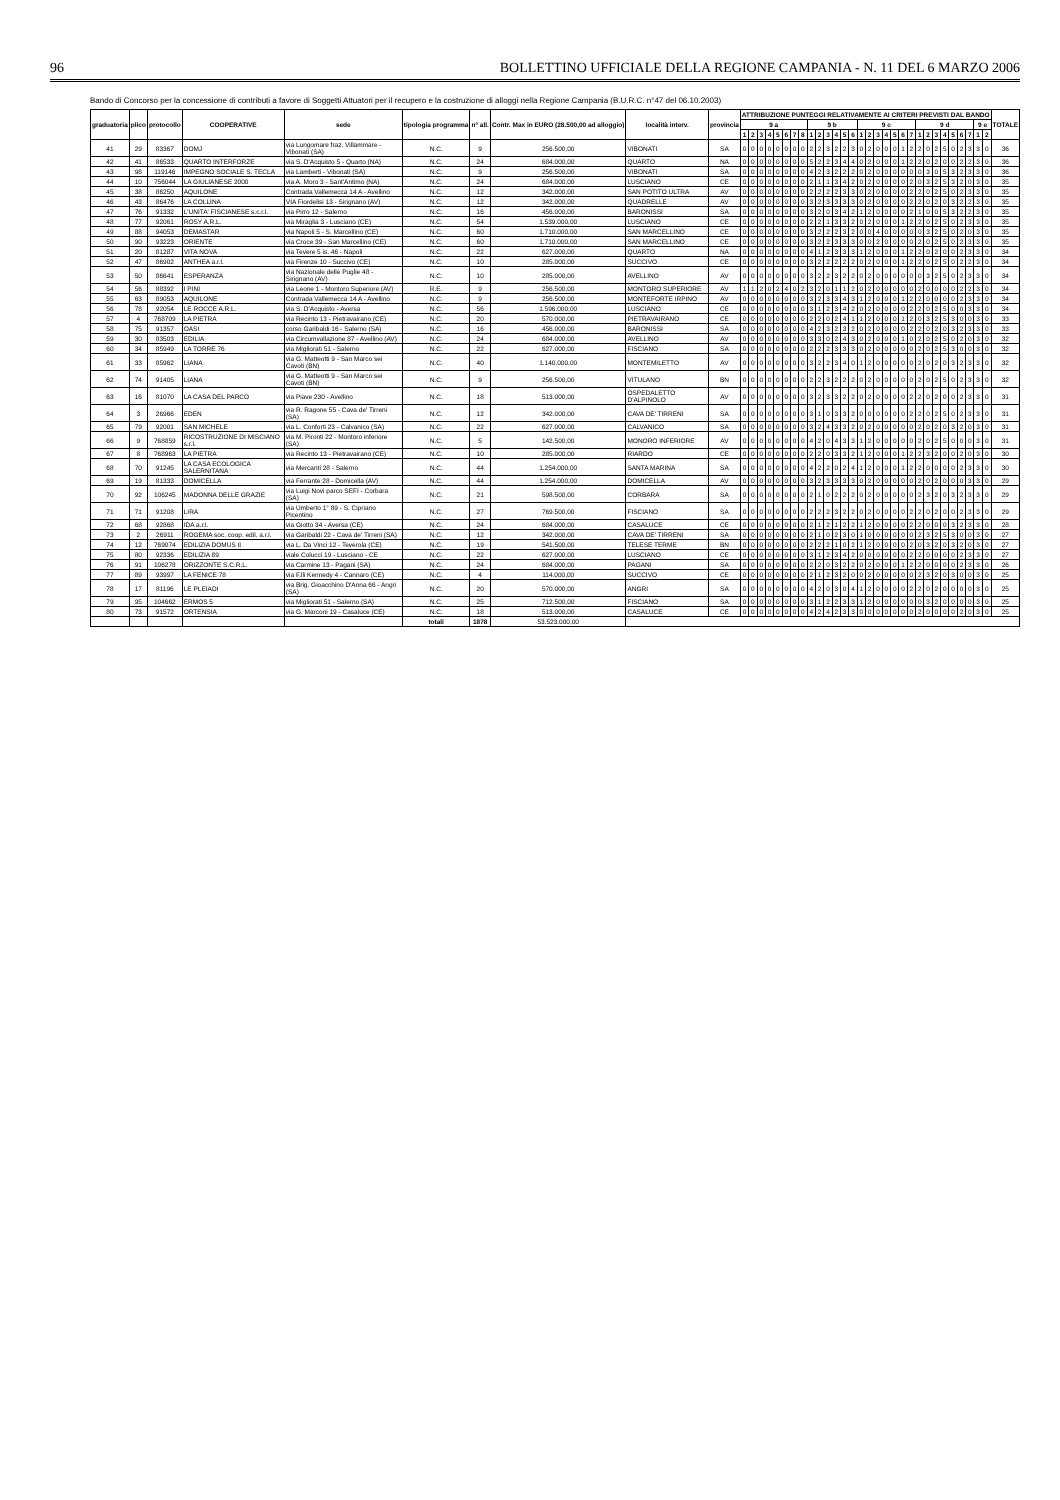96 BOLLETTINO UFFICIALE DELLA REGIONE CAMPANIA - N. 11 DEL 6 MARZO 2006
Bando di Concorso per la concessione di contributi a favore di Soggetti Attuatori per il recupero e la costruzione di alloggi nella Regione Campania (B.U.R.C. n°47 del 06.10.2003)
| graduatoria | plico | protocollo | COOPERATIVE | sede | tipologia programma | n° all. | Contr. Max in EURO (28.500,00 ad alloggio) | località interv. | provincia | ATTRIBUZIONE PUNTEGGI RELATIVAMENTE AI CRITERI PREVISTI DAL BANDO | | | | | | | | | | | | | | | | | | | | | | | | | | | | | | TOTALE |
| --- | --- | --- | --- | --- | --- | --- | --- | --- | --- | --- | --- | --- | --- | --- | --- | --- | --- | --- | --- | --- | --- | --- | --- | --- | --- | --- | --- | --- | --- | --- | --- | --- | --- | --- | --- | --- | --- | --- | --- | --- |
| | | | | | | | | | | 9 a | | | | | | | | 9 b | | | | | | 9 c | | | | | | | 9 d | | | | | | | 9 e | | |
| | | | | | | | | | | 1 | 2 | 3 | 4 | 5 | 6 | 7 | 8 | 1 | 2 | 3 | 4 | 5 | 6 | 1 | 2 | 3 | 4 | 5 | 6 | 7 | 1 | 2 | 3 | 4 | 5 | 6 | 7 | 1 | 2 | |
| 41 | 29 | 83367 | DOMJ | via Lungomare fraz. Villammare - Vibonati (SA) | N.C. | 9 | 256.500,00 | VIBONATI | SA | 0 | 0 | 0 | 0 | 0 | 0 | 0 | 0 | 2 | 2 | 3 | 2 | 2 | 3 | 0 | 2 | 0 | 0 | 0 | 1 | 2 | 2 | 0 | 2 | 5 | 0 | 2 | 3 | 3 | 0 | 36 |
| 42 | 41 | 86533 | QUARTO INTERFORZE | via S. D'Acquisto 5 - Quarto (NA) | N.C. | 24 | 684.000,00 | QUARTO | NA | 0 | 0 | 0 | 0 | 0 | 0 | 0 | 0 | 5 | 2 | 2 | 3 | 4 | 4 | 0 | 2 | 0 | 0 | 0 | 1 | 2 | 2 | 0 | 2 | 0 | 0 | 2 | 2 | 3 | 0 | 36 |
| 43 | 98 | 119146 | IMPEGNO SOCIALE S. TECLA | via Lamberti - Vibonati (SA) | N.C. | 9 | 256.500,00 | VIBONATI | SA | 0 | 0 | 0 | 0 | 0 | 0 | 0 | 0 | 4 | 2 | 3 | 2 | 2 | 2 | 0 | 2 | 0 | 0 | 0 | 0 | 0 | 0 | 3 | 0 | 5 | 3 | 2 | 3 | 3 | 0 | 36 |
| 44 | 10 | 756044 | LA GIULIANESE 2000 | via A. Moro 3 - Sant'Antimo (NA) | N.C. | 24 | 684.000,00 | LUSCIANO | CE | 0 | 0 | 0 | 0 | 0 | 0 | 0 | 0 | 2 | 1 | 1 | 3 | 4 | 2 | 0 | 2 | 0 | 0 | 0 | 0 | 2 | 0 | 3 | 2 | 5 | 3 | 2 | 0 | 3 | 0 | 35 |
| 45 | 38 | 86250 | AQUILONE | Contrada Vallemecca 14 A - Avellino | N.C. | 12 | 342.000,00 | SAN POTITO ULTRA | AV | 0 | 0 | 0 | 0 | 0 | 0 | 0 | 0 | 2 | 2 | 2 | 2 | 3 | 3 | 0 | 2 | 0 | 0 | 0 | 0 | 2 | 2 | 0 | 2 | 5 | 0 | 2 | 3 | 3 | 0 | 35 |
| 46 | 43 | 86476 | LA COLLINA | VIA Fiordelisi 13 - Sirignano (AV) | N.C. | 12 | 342.000,00 | QUADRELLE | AV | 0 | 0 | 0 | 0 | 0 | 0 | 0 | 0 | 3 | 2 | 3 | 3 | 3 | 3 | 0 | 2 | 0 | 0 | 0 | 0 | 2 | 2 | 0 | 2 | 0 | 3 | 2 | 2 | 3 | 0 | 35 |
| 47 | 76 | 91332 | L'UNITA' FISCIANESE s.c.r.l. | via Pirro 12 - Salerno | N.C. | 16 | 456.000,00 | BARONISSI | SA | 0 | 0 | 0 | 0 | 0 | 0 | 0 | 0 | 3 | 2 | 0 | 3 | 4 | 2 | 1 | 2 | 0 | 0 | 0 | 0 | 2 | 1 | 0 | 0 | 5 | 3 | 2 | 2 | 3 | 0 | 35 |
| 48 | 77 | 92061 | ROSY A.R.L. | via Miraglia 3 - Lusciano (CE) | N.C. | 54 | 1.539.000,00 | LUSCIANO | CE | 0 | 0 | 0 | 0 | 0 | 0 | 0 | 0 | 2 | 2 | 1 | 3 | 3 | 2 | 0 | 2 | 0 | 0 | 0 | 1 | 2 | 2 | 0 | 2 | 5 | 0 | 2 | 3 | 3 | 0 | 35 |
| 49 | 88 | 94053 | DEMASTAR | via Napoli 5 - S. Marcellino (CE) | N.C. | 60 | 1.710.000,00 | SAN MARCELLINO | CE | 0 | 0 | 0 | 0 | 0 | 0 | 0 | 0 | 3 | 2 | 2 | 2 | 3 | 2 | 0 | 0 | 4 | 0 | 0 | 0 | 0 | 0 | 3 | 2 | 5 | 0 | 2 | 0 | 3 | 0 | 35 |
| 50 | 90 | 93223 | ORIENTE | via Croce 39 - San Marcellino (CE) | N.C. | 60 | 1.710.000,00 | SAN MARCELLINO | CE | 0 | 0 | 0 | 0 | 0 | 0 | 0 | 0 | 3 | 2 | 2 | 3 | 3 | 3 | 0 | 0 | 2 | 0 | 0 | 0 | 0 | 2 | 0 | 2 | 5 | 0 | 2 | 3 | 3 | 0 | 35 |
| 51 | 20 | 81287 | VITA NOVA | via Tevere 5 is. 46 - Napoli | N.C. | 22 | 627.000,00 | QUARTO | NA | 0 | 0 | 0 | 0 | 0 | 0 | 0 | 0 | 4 | 1 | 2 | 3 | 3 | 3 | 1 | 2 | 0 | 0 | 0 | 1 | 2 | 2 | 0 | 2 | 0 | 0 | 2 | 3 | 3 | 0 | 34 |
| 52 | 47 | 86902 | ANTHEA a.r.l. | via Firenze 10 - Succivo (CE) | N.C. | 10 | 285.000,00 | SUCCIVO | CE | 0 | 0 | 0 | 0 | 0 | 0 | 0 | 0 | 3 | 2 | 2 | 2 | 2 | 2 | 0 | 2 | 0 | 0 | 0 | 1 | 2 | 2 | 0 | 2 | 5 | 0 | 2 | 2 | 3 | 0 | 34 |
| 53 | 50 | 86641 | ESPERANZA | via Nazionale delle Puglie 48 - Sirignano (AV) | N.C. | 10 | 285.000,00 | AVELLINO | AV | 0 | 0 | 0 | 0 | 0 | 0 | 0 | 0 | 3 | 2 | 2 | 3 | 2 | 2 | 0 | 2 | 0 | 0 | 0 | 0 | 0 | 0 | 3 | 2 | 5 | 0 | 2 | 3 | 3 | 0 | 34 |
| 54 | 56 | 88392 | I PINI | via Leone 1 - Montoro Superiore (AV) | R.E. | 9 | 256.500,00 | MONTORO SUPERIORE | AV | 1 | 1 | 2 | 0 | 2 | 4 | 0 | 2 | 3 | 2 | 0 | 1 | 1 | 2 | 0 | 2 | 0 | 0 | 0 | 0 | 0 | 2 | 0 | 0 | 0 | 0 | 2 | 2 | 3 | 0 | 34 |
| 55 | 63 | 89053 | AQUILONE | Contrada Vallemecca 14 A - Avellino | N.C. | 9 | 256.500,00 | MONTEFORTE IRPINO | AV | 0 | 0 | 0 | 0 | 0 | 0 | 0 | 0 | 3 | 2 | 3 | 3 | 4 | 3 | 1 | 2 | 0 | 0 | 0 | 1 | 2 | 2 | 0 | 0 | 0 | 0 | 2 | 3 | 3 | 0 | 34 |
| 56 | 78 | 92054 | LE ROCCE A.R.L. | via S. D'Acquisto - Aversa | N.C. | 56 | 1.596.000,00 | LUSCIANO | CE | 0 | 0 | 0 | 0 | 0 | 0 | 0 | 0 | 3 | 1 | 2 | 3 | 4 | 2 | 0 | 2 | 0 | 0 | 0 | 0 | 2 | 2 | 0 | 2 | 5 | 0 | 0 | 3 | 3 | 0 | 34 |
| 57 | 4 | 768709 | LA PIETRA | via Recinto 13 - Pietravairano (CE) | N.C. | 20 | 570.000,00 | PIETRAVAIRANO | CE | 0 | 0 | 0 | 0 | 0 | 0 | 0 | 0 | 2 | 2 | 0 | 2 | 4 | 1 | 1 | 2 | 0 | 0 | 0 | 1 | 2 | 0 | 3 | 2 | 5 | 3 | 0 | 0 | 3 | 0 | 33 |
| 58 | 75 | 91357 | OASI | corso Garibaldi 16 - Salerno (SA) | N.C. | 16 | 456.000,00 | BARONISSI | SA | 0 | 0 | 0 | 0 | 0 | 0 | 0 | 0 | 4 | 2 | 3 | 2 | 3 | 2 | 0 | 2 | 0 | 0 | 0 | 0 | 2 | 2 | 0 | 2 | 0 | 3 | 2 | 3 | 3 | 0 | 33 |
| 59 | 30 | 83503 | EDILIA | via Circumvallazione 87 - Avellino (AV) | N.C. | 24 | 684.000,00 | AVELLINO | AV | 0 | 0 | 0 | 0 | 0 | 0 | 0 | 0 | 3 | 3 | 0 | 2 | 4 | 3 | 0 | 2 | 0 | 0 | 0 | 1 | 0 | 2 | 0 | 2 | 5 | 0 | 2 | 0 | 3 | 0 | 32 |
| 60 | 34 | 85949 | LA TORRE 76 | via Migliorati 51 - Salerno | N.C. | 22 | 627.000,00 | FISCIANO | SA | 0 | 0 | 0 | 0 | 0 | 0 | 0 | 0 | 2 | 2 | 2 | 3 | 3 | 3 | 0 | 2 | 0 | 0 | 0 | 0 | 0 | 2 | 0 | 2 | 5 | 3 | 0 | 0 | 3 | 0 | 32 |
| 61 | 33 | 85962 | LIANA | via G. Matteotti 9 - San Marco sei Cavoti (BN) | N.C. | 40 | 1.140.000,00 | MONTEMILETTO | AV | 0 | 0 | 0 | 0 | 0 | 0 | 0 | 0 | 3 | 2 | 2 | 3 | 4 | 0 | 1 | 2 | 0 | 0 | 0 | 0 | 0 | 2 | 0 | 2 | 0 | 3 | 2 | 3 | 3 | 0 | 32 |
| 62 | 74 | 91405 | LIANA | via G. Matteotti 9 - San Marco sei Cavoti (BN) | N.C. | 9 | 256.500,00 | VITULANO | BN | 0 | 0 | 0 | 0 | 0 | 0 | 0 | 0 | 2 | 2 | 3 | 2 | 2 | 2 | 0 | 2 | 0 | 0 | 0 | 0 | 0 | 2 | 0 | 2 | 5 | 0 | 2 | 3 | 3 | 0 | 32 |
| 63 | 16 | 81070 | LA CASA DEL PARCO | via Piave 230 - Avellino | N.C. | 18 | 513.000,00 | OSPEDALETTO D'ALPINOLO | AV | 0 | 0 | 0 | 0 | 0 | 0 | 0 | 0 | 3 | 2 | 3 | 3 | 2 | 2 | 0 | 2 | 0 | 0 | 0 | 0 | 2 | 2 | 0 | 2 | 0 | 0 | 2 | 3 | 3 | 0 | 31 |
| 64 | 3 | 26966 | EDEN | via R. Ragone 55 - Cava de' Tirreni (SA) | N.C. | 12 | 342.000,00 | CAVA DE' TIRRENI | SA | 0 | 0 | 0 | 0 | 0 | 0 | 0 | 0 | 3 | 1 | 0 | 3 | 3 | 2 | 0 | 0 | 0 | 0 | 0 | 0 | 2 | 2 | 0 | 2 | 5 | 0 | 2 | 3 | 3 | 0 | 31 |
| 65 | 79 | 92001 | SAN MICHELE | via L. Conforti 23 - Calvanico (SA) | N.C. | 22 | 627.000,00 | CALVANICO | SA | 0 | 0 | 0 | 0 | 0 | 0 | 0 | 0 | 3 | 2 | 4 | 3 | 3 | 2 | 0 | 2 | 0 | 0 | 0 | 0 | 0 | 2 | 0 | 2 | 0 | 3 | 2 | 0 | 3 | 0 | 31 |
| 66 | 9 | 768859 | RICOSTRUZIONE DI MISCIANO s.r.l. | via M. Pironti 22 - Montoro inferiore (SA) | N.C. | 5 | 142.500,00 | MONORO INFERIORE | AV | 0 | 0 | 0 | 0 | 0 | 0 | 0 | 0 | 4 | 2 | 0 | 4 | 3 | 3 | 1 | 2 | 0 | 0 | 0 | 0 | 0 | 2 | 0 | 2 | 5 | 0 | 0 | 0 | 3 | 0 | 31 |
| 67 | 8 | 768963 | LA PIETRA | via Recinto 13 - Pietravairano (CE) | N.C. | 10 | 285.000,00 | RIARDO | CE | 0 | 0 | 0 | 0 | 0 | 0 | 0 | 0 | 2 | 2 | 0 | 3 | 3 | 2 | 1 | 2 | 0 | 0 | 0 | 1 | 2 | 2 | 3 | 2 | 0 | 0 | 2 | 0 | 3 | 0 | 30 |
| 68 | 70 | 91245 | LA CASA ECOLOGICA SALERNITANA | via Mercanti 28 - Salerno | N.C. | 44 | 1.254.000,00 | SANTA MARINA | SA | 0 | 0 | 0 | 0 | 0 | 0 | 0 | 0 | 4 | 2 | 2 | 0 | 2 | 4 | 1 | 2 | 0 | 0 | 0 | 1 | 2 | 2 | 0 | 0 | 0 | 0 | 2 | 3 | 3 | 0 | 30 |
| 69 | 19 | 81333 | DOMICELLA | via Ferrante 28 - Domicella (AV) | N.C. | 44 | 1.254.000,00 | DOMICELLA | AV | 0 | 0 | 0 | 0 | 0 | 0 | 0 | 0 | 3 | 2 | 3 | 3 | 3 | 3 | 0 | 2 | 0 | 0 | 0 | 0 | 0 | 2 | 0 | 2 | 0 | 0 | 0 | 3 | 3 | 0 | 29 |
| 70 | 92 | 106245 | MADONNA DELLE GRAZIE | via Luigi Novi parco SEFI - Corbara (SA) | N.C. | 21 | 598.500,00 | CORBARA | SA | 0 | 0 | 0 | 0 | 0 | 0 | 0 | 0 | 2 | 1 | 0 | 2 | 2 | 2 | 0 | 2 | 0 | 0 | 0 | 0 | 0 | 2 | 3 | 2 | 0 | 3 | 2 | 3 | 3 | 0 | 29 |
| 71 | 71 | 91208 | LIRA | via Umberto 1° 89 - S. Cipriano Picentino | N.C. | 27 | 769.500,00 | FISCIANO | SA | 0 | 0 | 0 | 0 | 0 | 0 | 0 | 0 | 2 | 2 | 2 | 3 | 2 | 2 | 0 | 2 | 0 | 0 | 0 | 0 | 2 | 2 | 0 | 2 | 0 | 0 | 2 | 3 | 3 | 0 | 29 |
| 72 | 68 | 92868 | IDA a.r.l. | via Giotto 34 - Aversa (CE) | N.C. | 24 | 684.000,00 | CASALUCE | CE | 0 | 0 | 0 | 0 | 0 | 0 | 0 | 0 | 2 | 1 | 2 | 1 | 2 | 2 | 1 | 2 | 0 | 0 | 0 | 0 | 2 | 2 | 0 | 0 | 0 | 3 | 2 | 3 | 3 | 0 | 28 |
| 73 | 2 | 26911 | ROGEMA soc. coop. edil. a.r.l. | via Garibaldi 22 - Cava de' Tirreni (SA) | N.C. | 12 | 342.000,00 | CAVA DE' TIRRENI | SA | 0 | 0 | 0 | 0 | 0 | 0 | 0 | 0 | 2 | 1 | 0 | 2 | 3 | 0 | 1 | 0 | 0 | 0 | 0 | 0 | 0 | 2 | 3 | 2 | 5 | 3 | 0 | 0 | 3 | 0 | 27 |
| 74 | 12 | 769074 | EDILIZIA DOMUS II | via L. Da Vinci 12 - Teverola (CE) | N.C. | 19 | 541.500,00 | TELESE TERME | BN | 0 | 0 | 0 | 0 | 0 | 0 | 0 | 0 | 2 | 2 | 2 | 1 | 0 | 2 | 1 | 2 | 0 | 0 | 0 | 0 | 2 | 0 | 3 | 2 | 0 | 3 | 2 | 0 | 3 | 0 | 27 |
| 75 | 80 | 92336 | EDILIZIA 89 | viale Colucci 19 - Lusciano - CE | N.C. | 22 | 627.000,00 | LUSCIANO | CE | 0 | 0 | 0 | 0 | 0 | 0 | 0 | 0 | 3 | 1 | 2 | 3 | 4 | 2 | 0 | 0 | 0 | 0 | 0 | 0 | 2 | 2 | 0 | 0 | 0 | 0 | 2 | 3 | 3 | 0 | 27 |
| 76 | 91 | 106278 | ORIZZONTE S.C.R.L. | via Carmine 13 - Pagani (SA) | N.C. | 24 | 684.000,00 | PAGANI | SA | 0 | 0 | 0 | 0 | 0 | 0 | 0 | 0 | 2 | 2 | 0 | 3 | 2 | 2 | 0 | 2 | 0 | 0 | 0 | 1 | 2 | 2 | 0 | 0 | 0 | 0 | 2 | 3 | 3 | 0 | 26 |
| 77 | 89 | 93997 | LA FENICE 78 | via F.lli Kennedy 4 - Cannaro (CE) | N.C. | 4 | 114.000,00 | SUCCIVO | CE | 0 | 0 | 0 | 0 | 0 | 0 | 0 | 0 | 2 | 1 | 2 | 3 | 2 | 0 | 0 | 2 | 0 | 0 | 0 | 0 | 0 | 2 | 3 | 2 | 0 | 3 | 0 | 0 | 3 | 0 | 25 |
| 78 | 17 | 81196 | LE PLEIADI | via Brig. Gioacchino D'Anna 66 - Angri (SA) | N.C. | 20 | 570.000,00 | ANGRI | SA | 0 | 0 | 0 | 0 | 0 | 0 | 0 | 0 | 4 | 2 | 0 | 3 | 0 | 4 | 1 | 2 | 0 | 0 | 0 | 0 | 2 | 2 | 0 | 2 | 0 | 0 | 0 | 0 | 3 | 0 | 25 |
| 79 | 95 | 104662 | ERMOS 5 | via Migliorati 51 - Salerno (SA) | N.C. | 25 | 712.500,00 | FISCIANO | SA | 0 | 0 | 0 | 0 | 0 | 0 | 0 | 0 | 3 | 1 | 2 | 2 | 3 | 3 | 1 | 2 | 0 | 0 | 0 | 0 | 0 | 0 | 3 | 2 | 0 | 0 | 0 | 0 | 3 | 0 | 25 |
| 80 | 73 | 91572 | ORTENSIA | via G. Marconi 19 - Casaluce (CE) | N.C. | 18 | 513.000,00 | CASALUCE | CE | 0 | 0 | 0 | 0 | 0 | 0 | 0 | 0 | 4 | 2 | 4 | 2 | 3 | 3 | 0 | 0 | 0 | 0 | 0 | 0 | 0 | 2 | 0 | 0 | 0 | 0 | 2 | 0 | 3 | 0 | 25 |
| | | | | | totali | 1878 | 53.523.000,00 | | | | | | | | | | | | | | | | | | | | | | | | | | | | | | | | | |